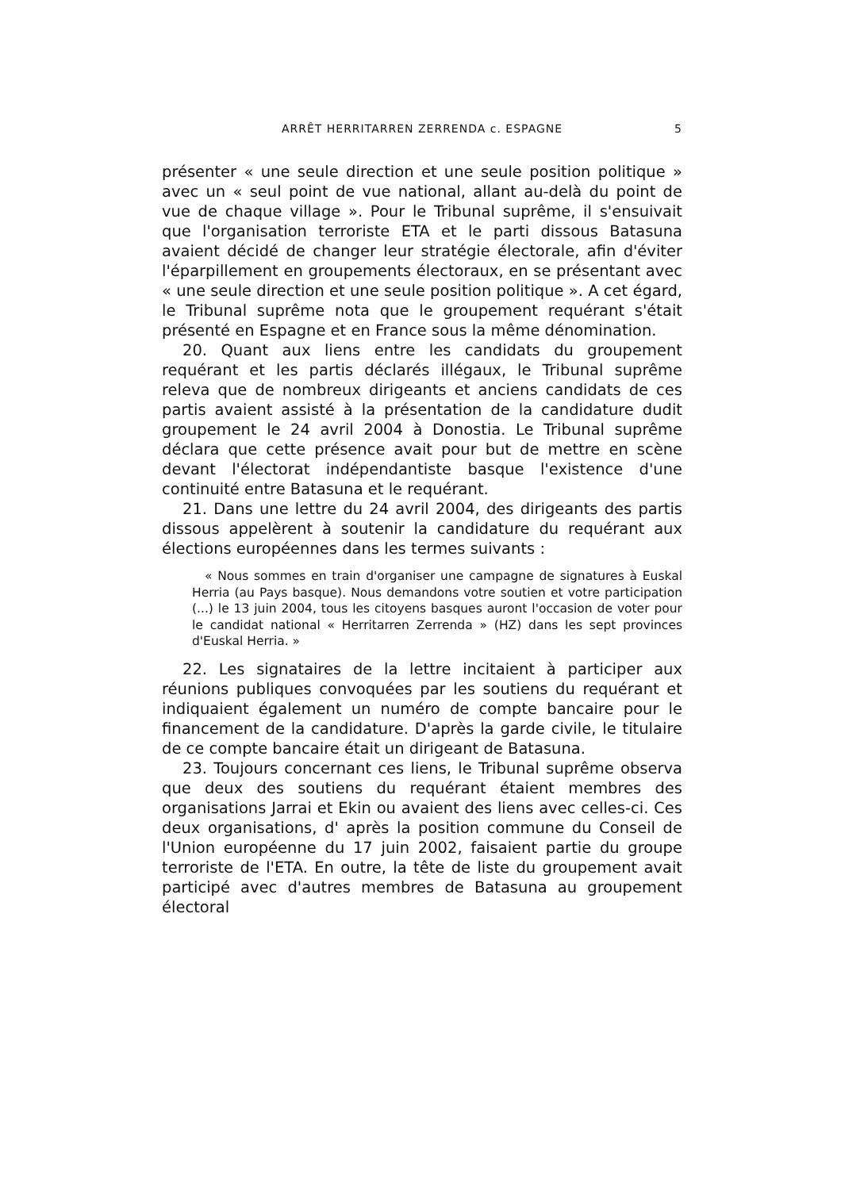ARRÊT HERRITARREN ZERRENDA c. ESPAGNE 5
présenter « une seule direction et une seule position politique » avec un « seul point de vue national, allant au-delà du point de vue de chaque village ». Pour le Tribunal suprême, il s'ensuivait que l'organisation terroriste ETA et le parti dissous Batasuna avaient décidé de changer leur stratégie électorale, afin d'éviter l'éparpillement en groupements électoraux, en se présentant avec « une seule direction et une seule position politique ». A cet égard, le Tribunal suprême nota que le groupement requérant s'était présenté en Espagne et en France sous la même dénomination.
20. Quant aux liens entre les candidats du groupement requérant et les partis déclarés illégaux, le Tribunal suprême releva que de nombreux dirigeants et anciens candidats de ces partis avaient assisté à la présentation de la candidature dudit groupement le 24 avril 2004 à Donostia. Le Tribunal suprême déclara que cette présence avait pour but de mettre en scène devant l'électorat indépendantiste basque l'existence d'une continuité entre Batasuna et le requérant.
21. Dans une lettre du 24 avril 2004, des dirigeants des partis dissous appelèrent à soutenir la candidature du requérant aux élections européennes dans les termes suivants :
« Nous sommes en train d'organiser une campagne de signatures à Euskal Herria (au Pays basque). Nous demandons votre soutien et votre participation (...) le 13 juin 2004, tous les citoyens basques auront l'occasion de voter pour le candidat national « Herritarren Zerrenda » (HZ) dans les sept provinces d'Euskal Herria. »
22. Les signataires de la lettre incitaient à participer aux réunions publiques convoquées par les soutiens du requérant et indiquaient également un numéro de compte bancaire pour le financement de la candidature. D'après la garde civile, le titulaire de ce compte bancaire était un dirigeant de Batasuna.
23. Toujours concernant ces liens, le Tribunal suprême observa que deux des soutiens du requérant étaient membres des organisations Jarrai et Ekin ou avaient des liens avec celles-ci. Ces deux organisations, d' après la position commune du Conseil de l'Union européenne du 17 juin 2002, faisaient partie du groupe terroriste de l'ETA. En outre, la tête de liste du groupement avait participé avec d'autres membres de Batasuna au groupement électoral